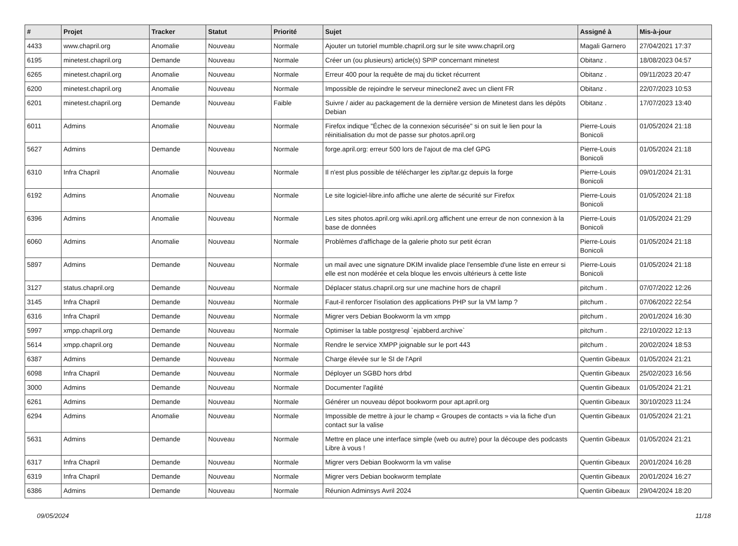| # | Projet | Tracker | Statut | Priorité | Sujet | Assigné à | Mis-à-jour |
| --- | --- | --- | --- | --- | --- | --- | --- |
| 4433 | www.chapril.org | Anomalie | Nouveau | Normale | Ajouter un tutoriel mumble.chapril.org sur le site www.chapril.org | Magali Garnero | 27/04/2021 17:37 |
| 6195 | minetest.chapril.org | Demande | Nouveau | Normale | Créer un (ou plusieurs) article(s) SPIP concernant minetest | Obitanz . | 18/08/2023 04:57 |
| 6265 | minetest.chapril.org | Anomalie | Nouveau | Normale | Erreur 400 pour la requête de maj du ticket récurrent | Obitanz . | 09/11/2023 20:47 |
| 6200 | minetest.chapril.org | Anomalie | Nouveau | Normale | Impossible de rejoindre le serveur mineclone2 avec un client FR | Obitanz . | 22/07/2023 10:53 |
| 6201 | minetest.chapril.org | Demande | Nouveau | Faible | Suivre / aider au packagement de la dernière version de Minetest dans les dépôts Debian | Obitanz . | 17/07/2023 13:40 |
| 6011 | Admins | Anomalie | Nouveau | Normale | Firefox indique "Échec de la connexion sécurisée" si on suit le lien pour la réinitialisation du mot de passe sur photos.april.org | Pierre-Louis Bonicoli | 01/05/2024 21:18 |
| 5627 | Admins | Demande | Nouveau | Normale | forge.april.org: erreur 500 lors de l'ajout de ma clef GPG | Pierre-Louis Bonicoli | 01/05/2024 21:18 |
| 6310 | Infra Chapril | Anomalie | Nouveau | Normale | Il n'est plus possible de télécharger les zip/tar.gz depuis la forge | Pierre-Louis Bonicoli | 09/01/2024 21:31 |
| 6192 | Admins | Anomalie | Nouveau | Normale | Le site logiciel-libre.info affiche une alerte de sécurité sur Firefox | Pierre-Louis Bonicoli | 01/05/2024 21:18 |
| 6396 | Admins | Anomalie | Nouveau | Normale | Les sites photos.april.org wiki.april.org affichent une erreur de non connexion à la base de données | Pierre-Louis Bonicoli | 01/05/2024 21:29 |
| 6060 | Admins | Anomalie | Nouveau | Normale | Problèmes d'affichage de la galerie photo sur petit écran | Pierre-Louis Bonicoli | 01/05/2024 21:18 |
| 5897 | Admins | Demande | Nouveau | Normale | un mail avec une signature DKIM invalide place l'ensemble d'une liste en erreur si elle est non modérée et cela bloque les envois ultérieurs à cette liste | Pierre-Louis Bonicoli | 01/05/2024 21:18 |
| 3127 | status.chapril.org | Demande | Nouveau | Normale | Déplacer status.chapril.org sur une machine hors de chapril | pitchum . | 07/07/2022 12:26 |
| 3145 | Infra Chapril | Demande | Nouveau | Normale | Faut-il renforcer l'isolation des applications PHP sur la VM lamp ? | pitchum . | 07/06/2022 22:54 |
| 6316 | Infra Chapril | Demande | Nouveau | Normale | Migrer vers Debian Bookworm la vm xmpp | pitchum . | 20/01/2024 16:30 |
| 5997 | xmpp.chapril.org | Demande | Nouveau | Normale | Optimiser la table postgresql `ejabberd.archive` | pitchum . | 22/10/2022 12:13 |
| 5614 | xmpp.chapril.org | Demande | Nouveau | Normale | Rendre le service XMPP joignable sur le port 443 | pitchum . | 20/02/2024 18:53 |
| 6387 | Admins | Demande | Nouveau | Normale | Charge élevée sur le SI de l'April | Quentin Gibeaux | 01/05/2024 21:21 |
| 6098 | Infra Chapril | Demande | Nouveau | Normale | Déployer un SGBD hors drbd | Quentin Gibeaux | 25/02/2023 16:56 |
| 3000 | Admins | Demande | Nouveau | Normale | Documenter l'agilité | Quentin Gibeaux | 01/05/2024 21:21 |
| 6261 | Admins | Demande | Nouveau | Normale | Générer un nouveau dépot bookworm pour apt.april.org | Quentin Gibeaux | 30/10/2023 11:24 |
| 6294 | Admins | Anomalie | Nouveau | Normale | Impossible de mettre à jour le champ « Groupes de contacts » via la fiche d'un contact sur la valise | Quentin Gibeaux | 01/05/2024 21:21 |
| 5631 | Admins | Demande | Nouveau | Normale | Mettre en place une interface simple (web ou autre) pour la découpe des podcasts Libre à vous ! | Quentin Gibeaux | 01/05/2024 21:21 |
| 6317 | Infra Chapril | Demande | Nouveau | Normale | Migrer vers Debian Bookworm la vm valise | Quentin Gibeaux | 20/01/2024 16:28 |
| 6319 | Infra Chapril | Demande | Nouveau | Normale | Migrer vers Debian bookworm template | Quentin Gibeaux | 20/01/2024 16:27 |
| 6386 | Admins | Demande | Nouveau | Normale | Réunion Adminsys Avril 2024 | Quentin Gibeaux | 29/04/2024 18:20 |
09/05/2024 11/18